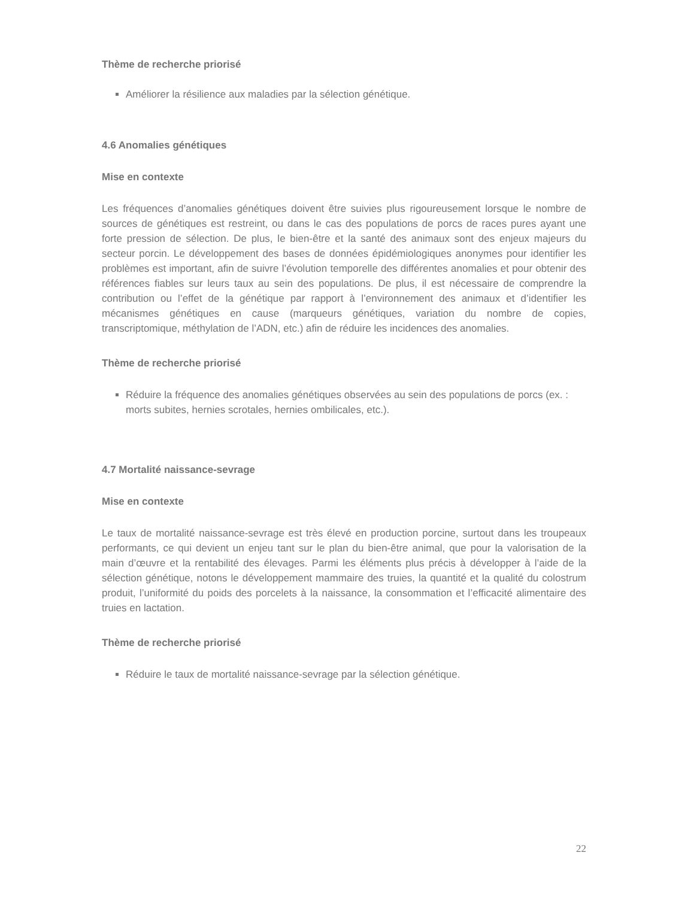Thème de recherche priorisé
Améliorer la résilience aux maladies par la sélection génétique.
4.6 Anomalies génétiques
Mise en contexte
Les fréquences d’anomalies génétiques doivent être suivies plus rigoureusement lorsque le nombre de sources de génétiques est restreint, ou dans le cas des populations de porcs de races pures ayant une forte pression de sélection. De plus, le bien-être et la santé des animaux sont des enjeux majeurs du secteur porcin. Le développement des bases de données épidémiologiques anonymes pour identifier les problèmes est important, afin de suivre l’évolution temporelle des différentes anomalies et pour obtenir des références fiables sur leurs taux au sein des populations. De plus, il est nécessaire de comprendre la contribution ou l’effet de la génétique par rapport à l’environnement des animaux et d’identifier les mécanismes génétiques en cause (marqueurs génétiques, variation du nombre de copies, transcriptomique, méthylation de l’ADN, etc.) afin de réduire les incidences des anomalies.
Thème de recherche priorisé
Réduire la fréquence des anomalies génétiques observées au sein des populations de porcs (ex. : morts subites, hernies scrotales, hernies ombilicales, etc.).
4.7 Mortalité naissance-sevrage
Mise en contexte
Le taux de mortalité naissance-sevrage est très élevé en production porcine, surtout dans les troupeaux performants, ce qui devient un enjeu tant sur le plan du bien-être animal, que pour la valorisation de la main d’œuvre et la rentabilité des élevages. Parmi les éléments plus précis à développer à l’aide de la sélection génétique, notons le développement mammaire des truies, la quantité et la qualité du colostrum produit, l’uniformité du poids des porcelets à la naissance, la consommation et l’efficacité alimentaire des truies en lactation.
Thème de recherche priorisé
Réduire le taux de mortalité naissance-sevrage par la sélection génétique.
22